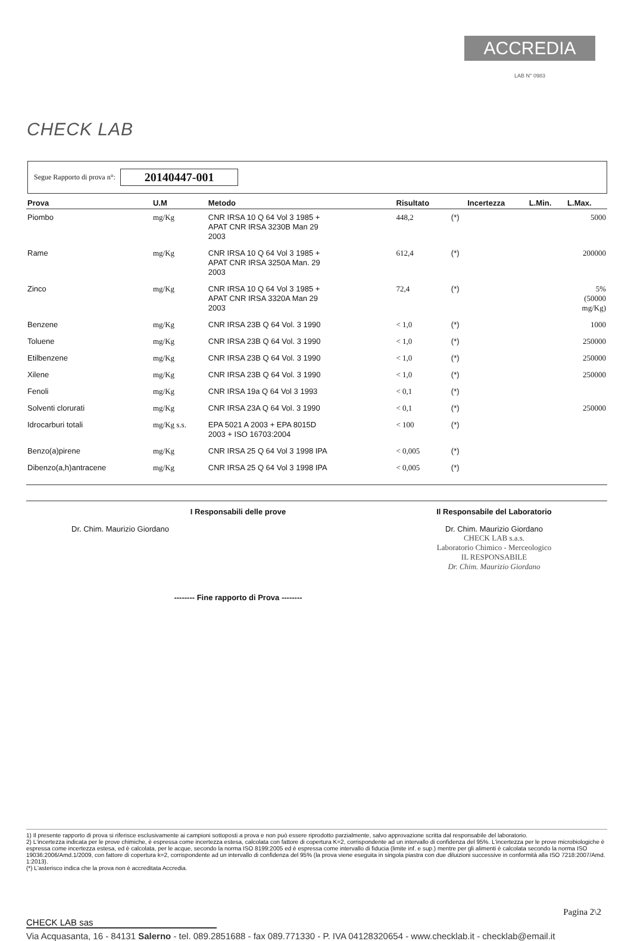CHECK LAB
ACCREDIA
LAB N° 0983
Segue Rapporto di prova n°: 20140447-001
| Prova | U.M | Metodo | Risultato | | Incertezza | L.Min. | L.Max. |
| --- | --- | --- | --- | --- | --- | --- | --- |
| Piombo | mg/Kg | CNR IRSA 10 Q 64 Vol 3 1985 + APAT CNR IRSA 3230B Man 29 2003 | 448,2 | (*) | | | 5000 |
| Rame | mg/Kg | CNR IRSA 10 Q 64 Vol 3 1985 + APAT CNR IRSA 3250A Man. 29 2003 | 612,4 | (*) | | | 200000 |
| Zinco | mg/Kg | CNR IRSA 10 Q 64 Vol 3 1985 + APAT CNR IRSA 3320A Man 29 2003 | 72,4 | (*) | | | 5% (50000 mg/Kg) |
| Benzene | mg/Kg | CNR IRSA 23B Q 64 Vol. 3 1990 | < 1,0 | (*) | | | 1000 |
| Toluene | mg/Kg | CNR IRSA 23B Q 64 Vol. 3 1990 | < 1,0 | (*) | | | 250000 |
| Etilbenzene | mg/Kg | CNR IRSA 23B Q 64 Vol. 3 1990 | < 1,0 | (*) | | | 250000 |
| Xilene | mg/Kg | CNR IRSA 23B Q 64 Vol. 3 1990 | < 1,0 | (*) | | | 250000 |
| Fenoli | mg/Kg | CNR IRSA 19a Q 64 Vol 3 1993 | < 0,1 | (*) | | | |
| Solventi clorurati | mg/Kg | CNR IRSA 23A Q 64 Vol. 3 1990 | < 0,1 | (*) | | | 250000 |
| Idrocarburi totali | mg/Kg s.s. | EPA 5021 A 2003 + EPA 8015D 2003 + ISO 16703:2004 | < 100 | (*) | | | |
| Benzo(a)pirene | mg/Kg | CNR IRSA 25 Q 64 Vol 3 1998 IPA | < 0,005 | (*) | | | |
| Dibenzo(a,h)antracene | mg/Kg | CNR IRSA 25 Q 64 Vol 3 1998 IPA | < 0,005 | (*) | | | |
I Responsabili delle prove
Dr. Chim. Maurizio Giordano
-------- Fine rapporto di Prova --------
Il Responsabile del Laboratorio
Dr. Chim. Maurizio Giordano
CHECK LAB s.a.s.
Laboratorio Chimico - Merceologico
IL RESPONSABILE
Dr. Chim. Maurizio Giordano
1) Il presente rapporto di prova si riferisce esclusivamente ai campioni sottoposti a prova e non può essere riprodotto parzialmente, salvo approvazione scritta dal responsabile del laboratorio.
2) L'incertezza indicata per le prove chimiche, è espressa come incertezza estesa, calcolata con fattore di copertura K=2, corrispondente ad un intervallo di confidenza del 95%. L'incertezza per le prove microbiologiche è espressa come incertezza estesa, ed è calcolata, per le acque, secondo la norma ISO 8199:2005 ed è espressa come intervallo di fiducia (limite inf. e sup.) mentre per gli alimenti è calcolata secondo la norma ISO 19036:2006/Amd.1/2009, con fattore di copertura k=2, corrispondente ad un intervallo di confidenza del 95% (la prova viene eseguita in singola piastra con due diluizioni successive in conformità alla ISO 7218:2007/Amd. 1:2013).
(*) L'asterisco indica che la prova non è accreditata Accredia.
Pagina 2\2
CHECK LAB sas
Via Acquasanta, 16 - 84131 Salerno - tel. 089.2851688 - fax 089.771330 - P. IVA 04128320654 - www.checklab.it - checklab@email.it